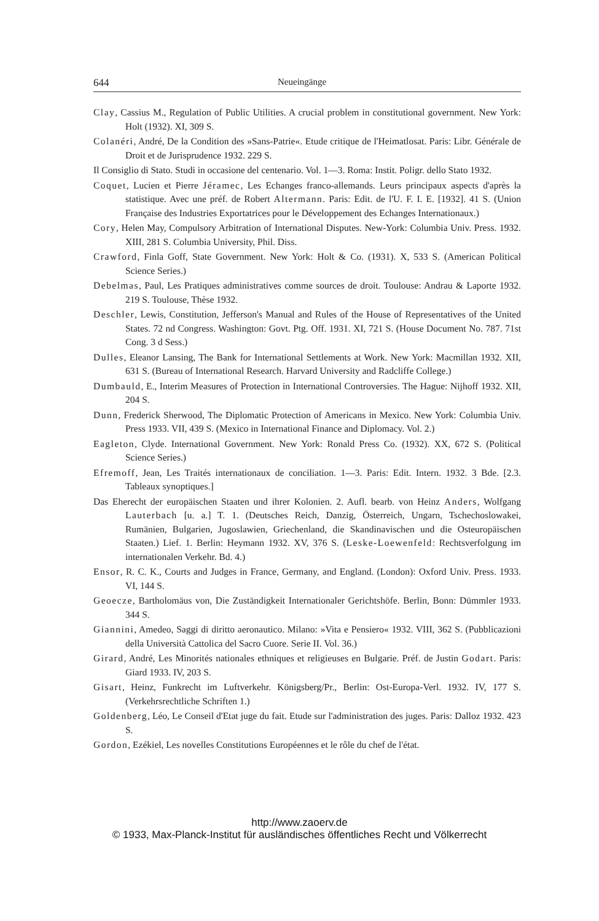644 Neueingänge
Clay, Cassius M., Regulation of Public Utilities. A crucial problem in constitutional government. New York: Holt (1932). XI, 309 S.
Colanéri, André, De la Condition des »Sans-Patrie«. Etude critique de l'Heimatlosat. Paris: Libr. Générale de Droit et de Jurisprudence 1932. 229 S.
Il Consiglio di Stato. Studi in occasione del centenario. Vol. 1—3. Roma: Instit. Poligr. dello Stato 1932.
Coquet, Lucien et Pierre Jéramec, Les Echanges franco-allemands. Leurs principaux aspects d'après la statistique. Avec une préf. de Robert Altermann. Paris: Edit. de l'U. F. I. E. [1932]. 41 S. (Union Française des Industries Exportatrices pour le Développement des Echanges Internationaux.)
Cory, Helen May, Compulsory Arbitration of International Disputes. New-York: Columbia Univ. Press. 1932. XIII, 281 S. Columbia University, Phil. Diss.
Crawford, Finla Goff, State Government. New York: Holt & Co. (1931). X, 533 S. (American Political Science Series.)
Debelmas, Paul, Les Pratiques administratives comme sources de droit. Toulouse: Andrau & Laporte 1932. 219 S. Toulouse, Thèse 1932.
Deschler, Lewis, Constitution, Jefferson's Manual and Rules of the House of Representatives of the United States. 72 nd Congress. Washington: Govt. Ptg. Off. 1931. XI, 721 S. (House Document No. 787. 71st Cong. 3 d Sess.)
Dulles, Eleanor Lansing, The Bank for International Settlements at Work. New York: Macmillan 1932. XII, 631 S. (Bureau of International Research. Harvard University and Radcliffe College.)
Dumbauld, E., Interim Measures of Protection in International Controversies. The Hague: Nijhoff 1932. XII, 204 S.
Dunn, Frederick Sherwood, The Diplomatic Protection of Americans in Mexico. New York: Columbia Univ. Press 1933. VII, 439 S. (Mexico in International Finance and Diplomacy. Vol. 2.)
Eagleton, Clyde. International Government. New York: Ronald Press Co. (1932). XX, 672 S. (Political Science Series.)
Efremoff, Jean, Les Traités internationaux de conciliation. 1—3. Paris: Edit. Intern. 1932. 3 Bde. [2.3. Tableaux synoptiques.]
Das Eherecht der europäischen Staaten und ihrer Kolonien. 2. Aufl. bearb. von Heinz Anders, Wolfgang Lauterbach [u. a.] T. 1. (Deutsches Reich, Danzig, Österreich, Ungarn, Tschechoslowakei, Rumänien, Bulgarien, Jugoslawien, Griechenland, die Skandinavischen und die Osteuropäischen Staaten.) Lief. 1. Berlin: Heymann 1932. XV, 376 S. (Leske-Loewenfeld: Rechtsverfolgung im internationalen Verkehr. Bd. 4.)
Ensor, R. C. K., Courts and Judges in France, Germany, and England. (London): Oxford Univ. Press. 1933. VI, 144 S.
Geoecze, Bartholomäus von, Die Zuständigkeit Internationaler Gerichtshöfe. Berlin, Bonn: Dümmler 1933. 344 S.
Giannini, Amedeo, Saggi di diritto aeronautico. Milano: »Vita e Pensiero« 1932. VIII, 362 S. (Pubblicazioni della Università Cattolica del Sacro Cuore. Serie II. Vol. 36.)
Girard, André, Les Minorités nationales ethniques et religieuses en Bulgarie. Préf. de Justin Godart. Paris: Giard 1933. IV, 203 S.
Gisart, Heinz, Funkrecht im Luftverkehr. Königsberg/Pr., Berlin: Ost-Europa-Verl. 1932. IV, 177 S. (Verkehrsrechtliche Schriften 1.)
Goldenberg, Léo, Le Conseil d'Etat juge du fait. Etude sur l'administration des juges. Paris: Dalloz 1932. 423 S.
Gordon, Ezékiel, Les novelles Constitutions Européennes et le rôle du chef de l'état.
http://www.zaoerv.de
© 1933, Max-Planck-Institut für ausländisches öffentliches Recht und Völkerrecht